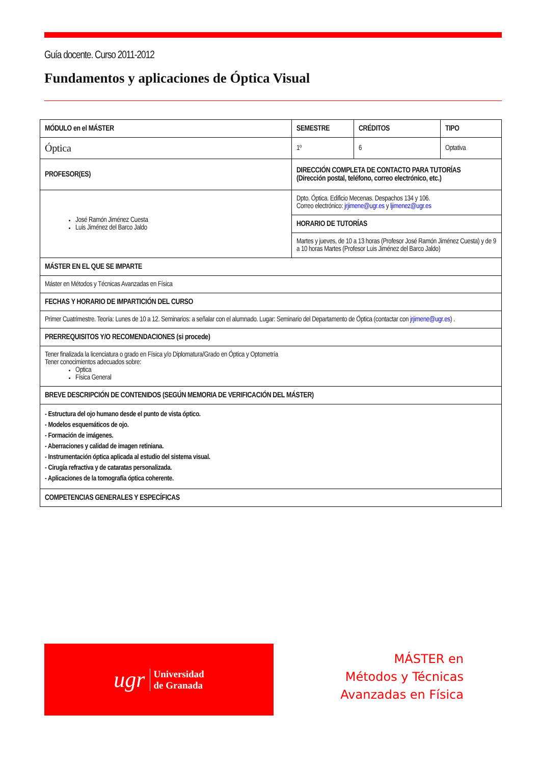Guía docente. Curso 2011-2012
Fundamentos y aplicaciones de Óptica Visual
| MÓDULO en el MÁSTER | SEMESTRE | CRÉDITOS | TIPO |
| Óptica | 1º | 6 | Optativa |
| PROFESOR(ES) | DIRECCIÓN COMPLETA DE CONTACTO PARA TUTORÍAS (Dirección postal, teléfono, correo electrónico, etc.) | | |
| José Ramón Jiménez Cuesta Luis Jiménez del Barco Jaldo | Dpto. Óptica. Edificio Mecenas. Despachos 134 y 106. Correo electrónico: jrjimene@ugr.es y ljimenez@ugr.es | | |
| | HORARIO DE TUTORÍAS | | |
| | Martes y jueves, de 10 a 13 horas (Profesor José Ramón Jiménez Cuesta) y de 9 a 10 horas Martes (Profesor Luis Jiménez del Barco Jaldo) | | |
| MÁSTER EN EL QUE SE IMPARTE | | | |
| Máster en Métodos y Técnicas Avanzadas en Física | | | |
| FECHAS Y HORARIO DE IMPARTICIÓN DEL CURSO | | | |
| Primer Cuatrimestre. Teoría: Lunes de 10 a 12. Seminarios: a señalar con el alumnado. Lugar: Seminario del Departamento de Óptica (contactar con jrjimene@ugr.es ) . | | | |
| PRERREQUISITOS Y/O RECOMENDACIONES (si procede) | | | |
| Tener finalizada la licenciatura o grado en Física y/o Diplomatura/Grado en Óptica y Optometría Tener conocimientos adecuados sobre: Optica Física General | | | |
| BREVE DESCRIPCIÓN DE CONTENIDOS (SEGÚN MEMORIA DE VERIFICACIÓN DEL MÁSTER) | | | |
| - Estructura del ojo humano desde el punto de vista óptico. - Modelos esquemáticos de ojo. - Formación de imágenes. - Aberraciones y calidad de imagen retiniana. - Instrumentación óptica aplicada al estudio del sistema visual. - Cirugía refractiva y de cataratas personalizada. - Aplicaciones de la tomografía óptica coherente. | | | |
| COMPETENCIAS GENERALES Y ESPECÍFICAS | | | |
ugr Universidad
de Granada
MÁSTER en
Métodos y Técnicas
Avanzadas en Física